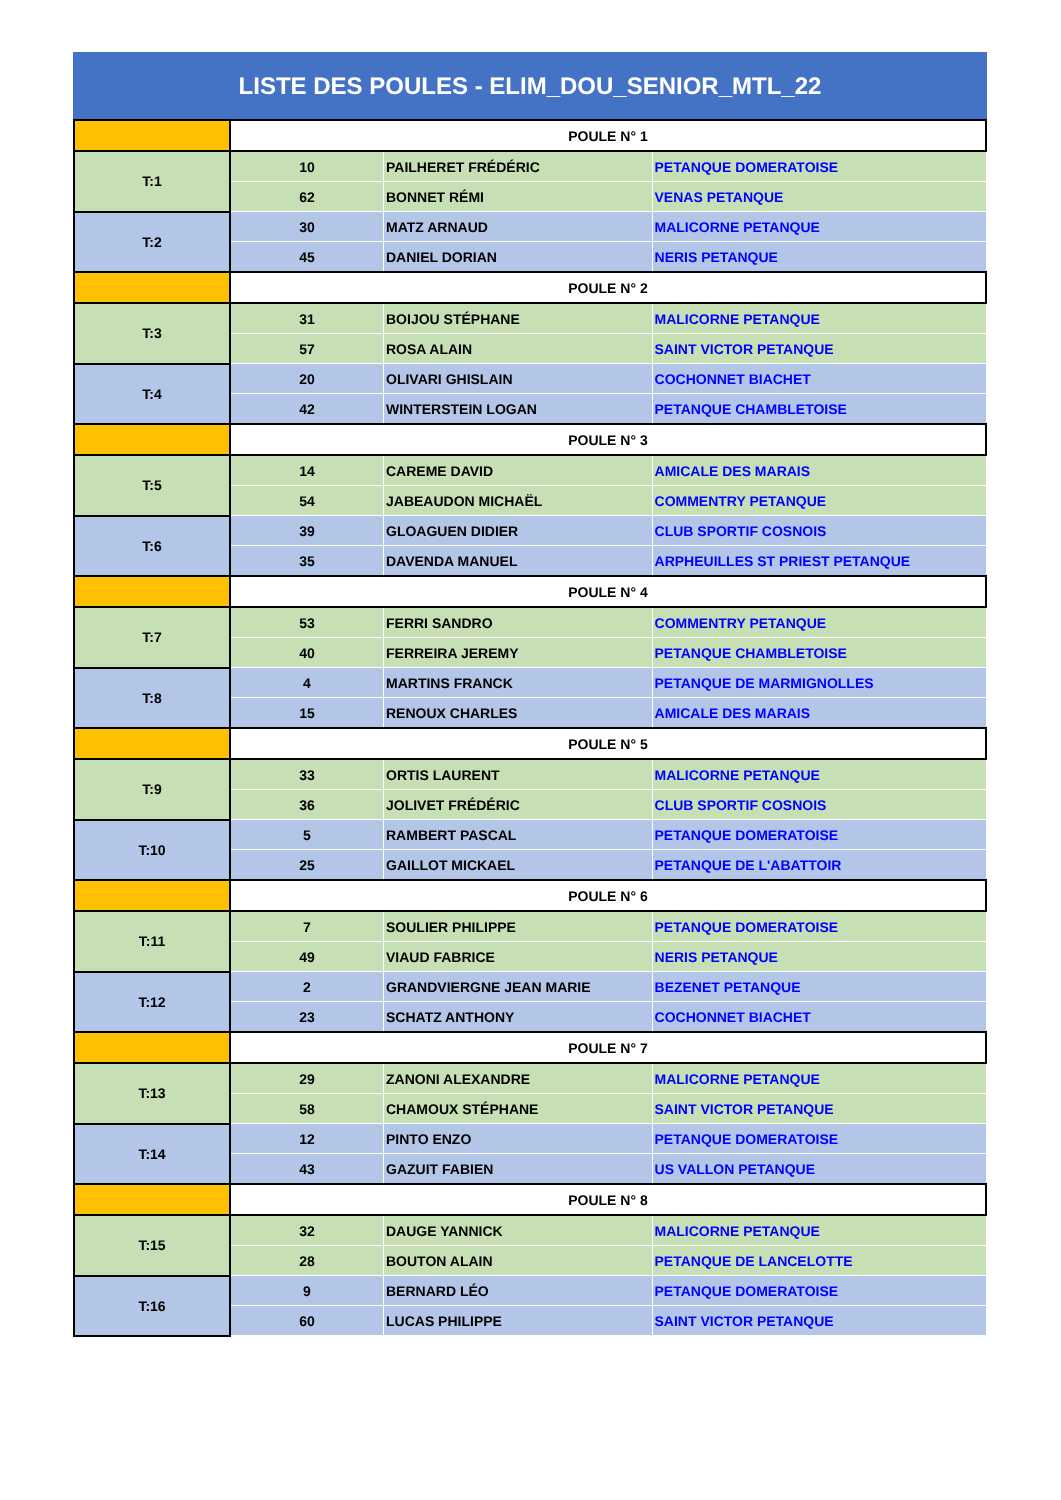LISTE DES POULES - ELIM_DOU_SENIOR_MTL_22
| | POULE N° 1 | | |
| T:1 | 10 | PAILHERET FRÉDÉRIC | PETANQUE DOMERATOISE |
| | 62 | BONNET RÉMI | VENAS PETANQUE |
| T:2 | 30 | MATZ ARNAUD | MALICORNE PETANQUE |
| | 45 | DANIEL DORIAN | NERIS PETANQUE |
| | POULE N° 2 | | |
| T:3 | 31 | BOIJOU STÉPHANE | MALICORNE PETANQUE |
| | 57 | ROSA ALAIN | SAINT VICTOR PETANQUE |
| T:4 | 20 | OLIVARI GHISLAIN | COCHONNET BIACHET |
| | 42 | WINTERSTEIN LOGAN | PETANQUE CHAMBLETOISE |
| | POULE N° 3 | | |
| T:5 | 14 | CAREME DAVID | AMICALE DES MARAIS |
| | 54 | JABEAUDON MICHAËL | COMMENTRY PETANQUE |
| T:6 | 39 | GLOAGUEN DIDIER | CLUB SPORTIF COSNOIS |
| | 35 | DAVENDA MANUEL | ARPHEUILLES ST PRIEST PETANQUE |
| | POULE N° 4 | | |
| T:7 | 53 | FERRI SANDRO | COMMENTRY PETANQUE |
| | 40 | FERREIRA JEREMY | PETANQUE CHAMBLETOISE |
| T:8 | 4 | MARTINS FRANCK | PETANQUE DE MARMIGNOLLES |
| | 15 | RENOUX CHARLES | AMICALE DES MARAIS |
| | POULE N° 5 | | |
| T:9 | 33 | ORTIS LAURENT | MALICORNE PETANQUE |
| | 36 | JOLIVET FRÉDÉRIC | CLUB SPORTIF COSNOIS |
| T:10 | 5 | RAMBERT PASCAL | PETANQUE DOMERATOISE |
| | 25 | GAILLOT MICKAEL | PETANQUE DE L'ABATTOIR |
| | POULE N° 6 | | |
| T:11 | 7 | SOULIER PHILIPPE | PETANQUE DOMERATOISE |
| | 49 | VIAUD FABRICE | NERIS PETANQUE |
| T:12 | 2 | GRANDVIERGNE JEAN MARIE | BEZENET PETANQUE |
| | 23 | SCHATZ ANTHONY | COCHONNET BIACHET |
| | POULE N° 7 | | |
| T:13 | 29 | ZANONI ALEXANDRE | MALICORNE PETANQUE |
| | 58 | CHAMOUX STÉPHANE | SAINT VICTOR PETANQUE |
| T:14 | 12 | PINTO ENZO | PETANQUE DOMERATOISE |
| | 43 | GAZUIT FABIEN | US VALLON PETANQUE |
| | POULE N° 8 | | |
| T:15 | 32 | DAUGE YANNICK | MALICORNE PETANQUE |
| | 28 | BOUTON ALAIN | PETANQUE DE LANCELOTTE |
| T:16 | 9 | BERNARD LÉO | PETANQUE DOMERATOISE |
| | 60 | LUCAS PHILIPPE | SAINT VICTOR PETANQUE |